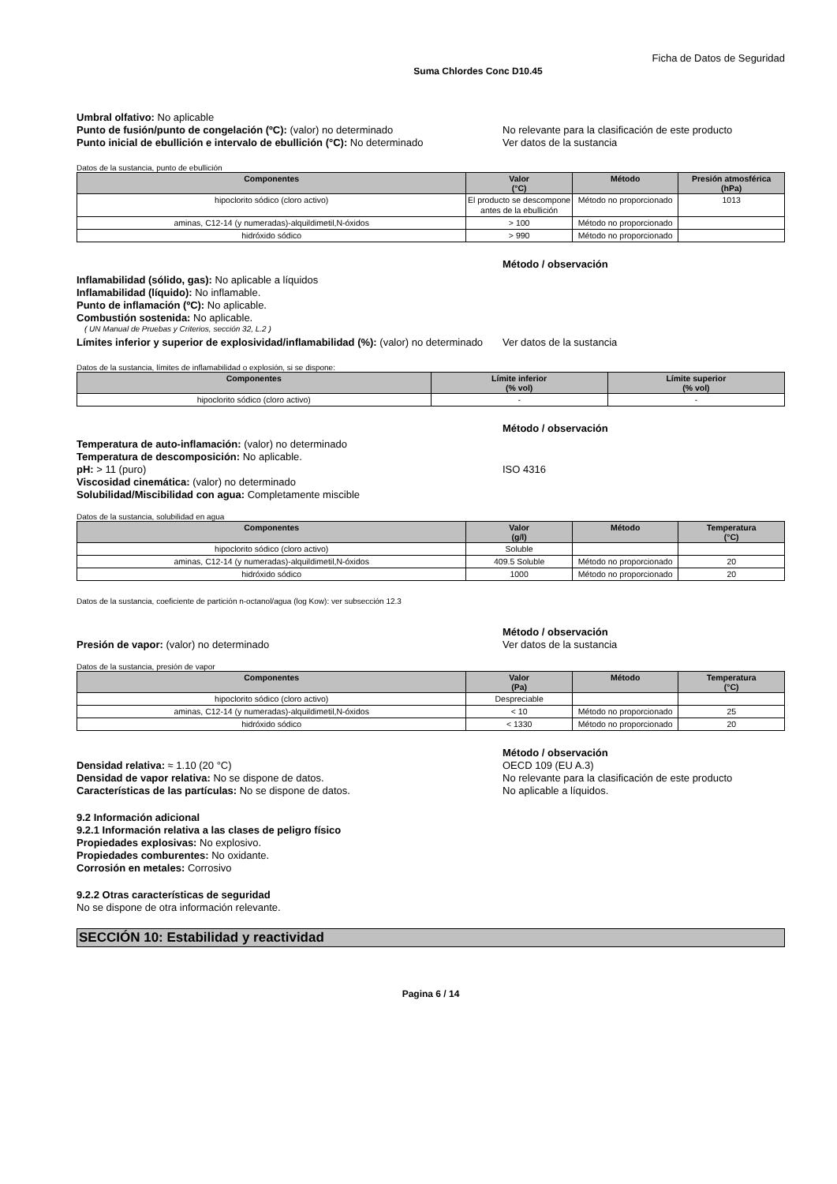Ficha de Datos de Seguridad
Suma Chlordes Conc D10.45
Umbral olfativo: No aplicable
Punto de fusión/punto de congelación (ºC): (valor) no determinado No relevante para la clasificación de este producto
Punto inicial de ebullición e intervalo de ebullición (°C): No determinado
Ver datos de la sustancia
Datos de la sustancia, punto de ebullición
| Componentes | Valor (°C) | Método | Presión atmosférica (hPa) |
| --- | --- | --- | --- |
| hipoclorito sódico (cloro activo) | El producto se descompone antes de la ebullición | Método no proporcionado | 1013 |
| aminas, C12-14 (y numeradas)-alquildimetil,N-óxidos | > 100 | Método no proporcionado | |
| hidróxido sódico | > 990 | Método no proporcionado | |
Método / observación
Inflamabilidad (sólido, gas): No aplicable a líquidos
Inflamabilidad (líquido): No inflamable.
Punto de inflamación (ºC): No aplicable.
Combustión sostenida: No aplicable.
( UN Manual de Pruebas y Criterios, sección 32, L.2 )
Límites inferior y superior de explosividad/inflamabilidad (%): (valor) no determinado
Ver datos de la sustancia
Datos de la sustancia, límites de inflamabilidad o explosión, si se dispone:
| Componentes | Límite inferior (% vol) | Límite superior (% vol) |
| --- | --- | --- |
| hipoclorito sódico (cloro activo) | - | - |
Método / observación
Temperatura de auto-inflamación: (valor) no determinado
Temperatura de descomposición: No aplicable.
pH: > 11 (puro) ISO 4316
Viscosidad cinemática: (valor) no determinado
Solubilidad/Miscibilidad con agua: Completamente miscible
Datos de la sustancia, solubilidad en agua
| Componentes | Valor (g/l) | Método | Temperatura (°C) |
| --- | --- | --- | --- |
| hipoclorito sódico (cloro activo) | Soluble | | |
| aminas, C12-14 (y numeradas)-alquildimetil,N-óxidos | 409.5 Soluble | Método no proporcionado | 20 |
| hidróxido sódico | 1000 | Método no proporcionado | 20 |
Datos de la sustancia, coeficiente de partición n-octanol/agua (log Kow): ver subsección 12.3
Método / observación
Presión de vapor: (valor) no determinado Ver datos de la sustancia
Datos de la sustancia, presión de vapor
| Componentes | Valor (Pa) | Método | Temperatura (°C) |
| --- | --- | --- | --- |
| hipoclorito sódico (cloro activo) | Despreciable | | |
| aminas, C12-14 (y numeradas)-alquildimetil,N-óxidos | < 10 | Método no proporcionado | 25 |
| hidróxido sódico | < 1330 | Método no proporcionado | 20 |
Método / observación
Densidad relativa: ≈ 1.10 (20 °C) OECD 109 (EU A.3)
Densidad de vapor relativa: No se dispone de datos. No relevante para la clasificación de este producto
Características de las partículas: No se dispone de datos. No aplicable a líquidos.
9.2 Información adicional
9.2.1 Información relativa a las clases de peligro físico
Propiedades explosivas: No explosivo.
Propiedades comburentes: No oxidante.
Corrosión en metales: Corrosivo
9.2.2 Otras características de seguridad
No se dispone de otra información relevante.
SECCIÓN 10: Estabilidad y reactividad
Pagina 6 / 14